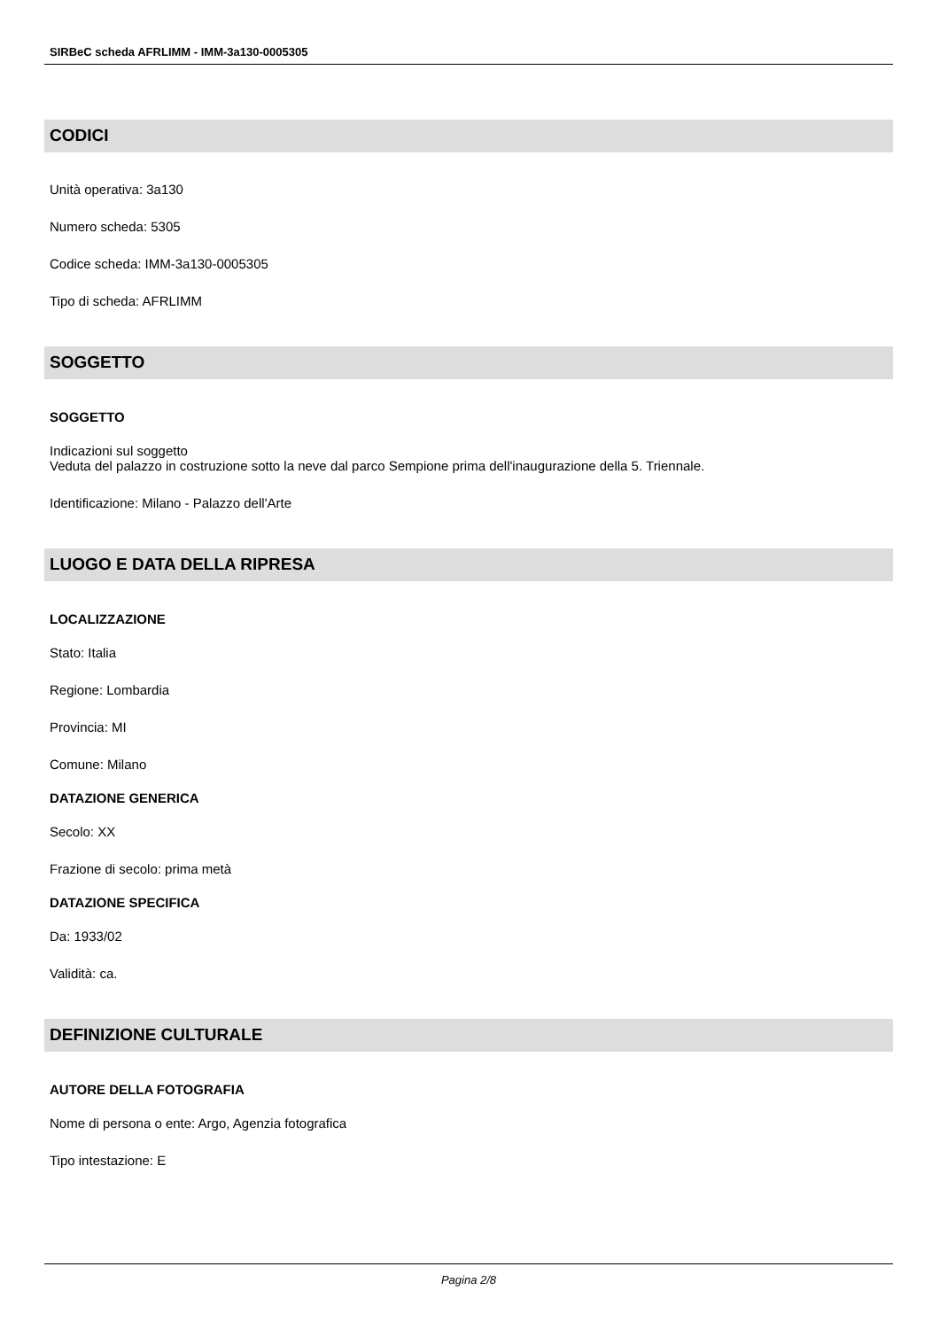SIRBeC scheda AFRLIMM - IMM-3a130-0005305
CODICI
Unità operativa: 3a130
Numero scheda: 5305
Codice scheda: IMM-3a130-0005305
Tipo di scheda: AFRLIMM
SOGGETTO
SOGGETTO
Indicazioni sul soggetto
Veduta del palazzo in costruzione sotto la neve dal parco Sempione prima dell'inaugurazione della 5. Triennale.
Identificazione: Milano - Palazzo dell'Arte
LUOGO E DATA DELLA RIPRESA
LOCALIZZAZIONE
Stato: Italia
Regione: Lombardia
Provincia: MI
Comune: Milano
DATAZIONE GENERICA
Secolo: XX
Frazione di secolo: prima metà
DATAZIONE SPECIFICA
Da: 1933/02
Validità: ca.
DEFINIZIONE CULTURALE
AUTORE DELLA FOTOGRAFIA
Nome di persona o ente: Argo, Agenzia fotografica
Tipo intestazione: E
Pagina 2/8